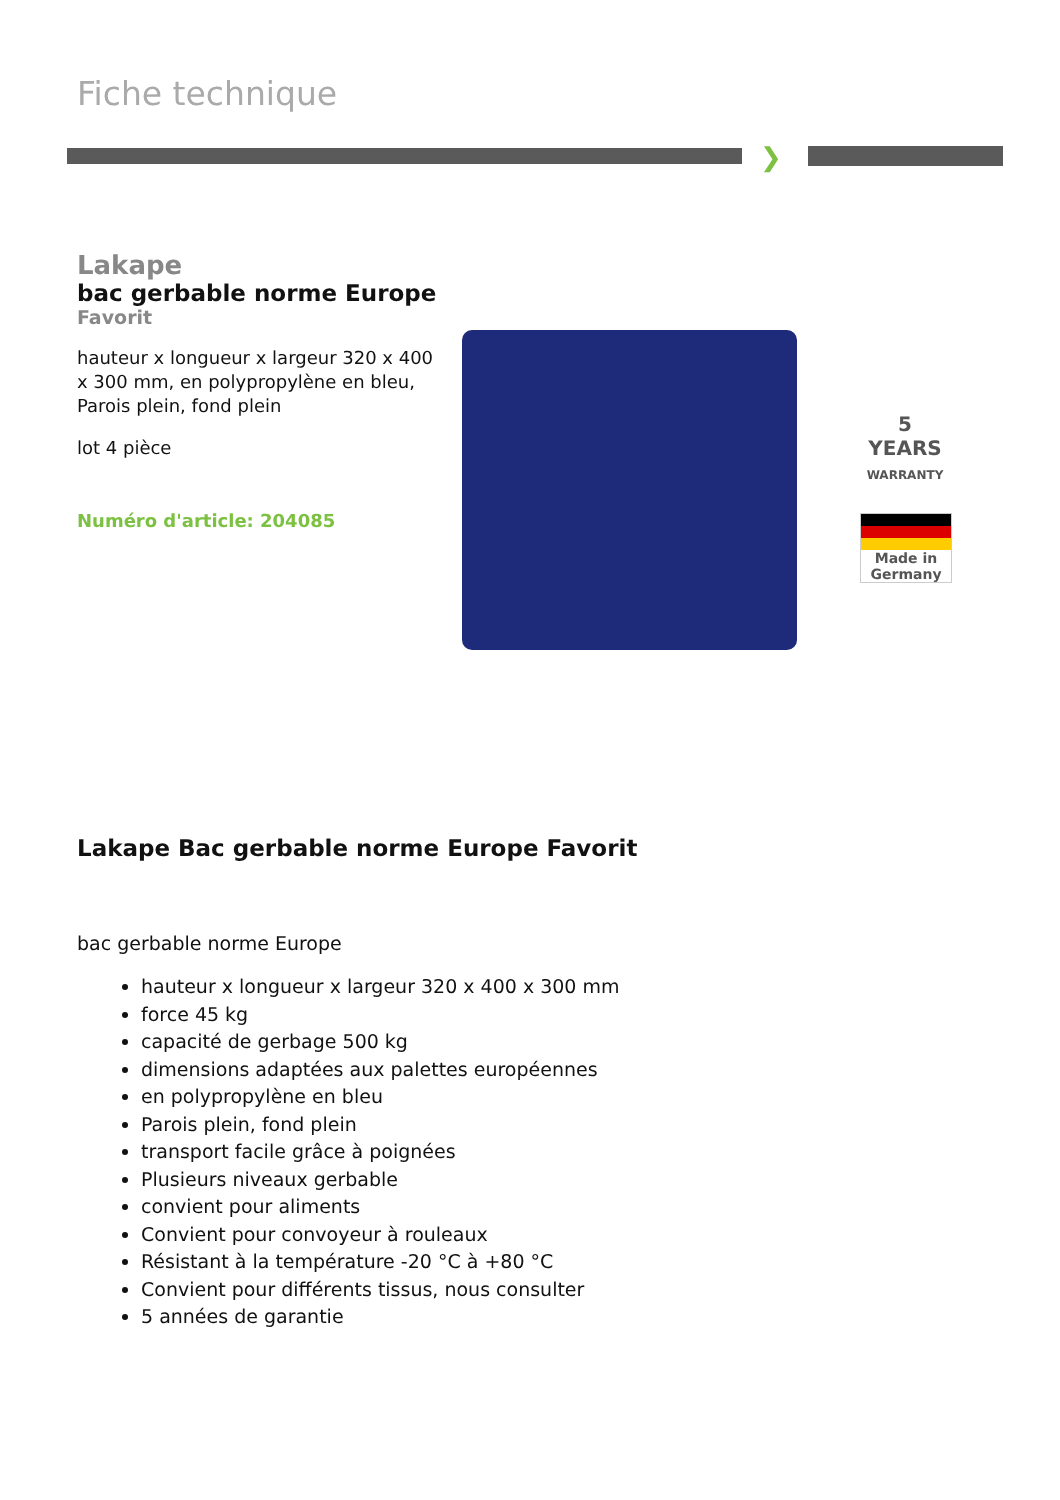Fiche technique
❯
Lakape
bac gerbable norme Europe
Favorit
hauteur x longueur x largeur 320 x 400 x 300 mm, en polypropylène en bleu, Parois plein, fond plein
lot 4 pièce
Numéro d'article: 204085
5
YEARS
WARRANTY
Made in
Germany
Lakape Bac gerbable norme Europe Favorit
bac gerbable norme Europe
hauteur x longueur x largeur 320 x 400 x 300 mm
force 45 kg
capacité de gerbage 500 kg
dimensions adaptées aux palettes européennes
en polypropylène en bleu
Parois plein, fond plein
transport facile grâce à poignées
Plusieurs niveaux gerbable
convient pour aliments
Convient pour convoyeur à rouleaux
Résistant à la température -20 °C à +80 °C
Convient pour différents tissus, nous consulter
5 années de garantie